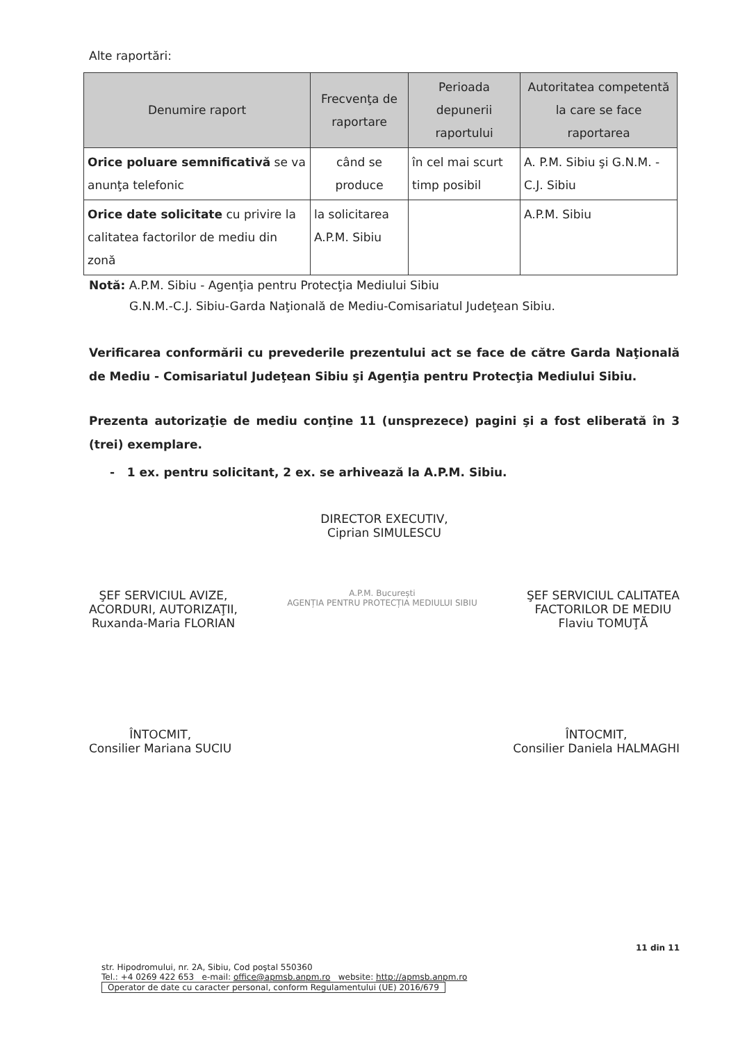Alte raportări:
| Denumire raport | Frecvenţa de raportare | Perioada depunerii raportului | Autoritatea competentă la care se face raportarea |
| --- | --- | --- | --- |
| Orice poluare semnificativă se va anunţa telefonic | când se produce | în cel mai scurt timp posibil | A. P.M. Sibiu şi G.N.M. - C.J. Sibiu |
| Orice date solicitate cu privire la calitatea factorilor de mediu din zonă | la solicitarea A.P.M. Sibiu | | A.P.M. Sibiu |
Notă: A.P.M. Sibiu - Agenţia pentru Protecţia Mediului Sibiu
G.N.M.-C.J. Sibiu-Garda Naţională de Mediu-Comisariatul Judeţean Sibiu.
Verificarea conformării cu prevederile prezentului act se face de către Garda Naţională de Mediu - Comisariatul Judeţean Sibiu şi Agenţia pentru Protecţia Mediului Sibiu.
Prezenta autorizaţie de mediu conţine 11 (unsprezece) pagini şi a fost eliberată în 3 (trei) exemplare.
- 1 ex. pentru solicitant, 2 ex. se arhivează la A.P.M. Sibiu.
DIRECTOR EXECUTIV,
Ciprian SIMULESCU
ŞEF SERVICIUL AVIZE,
ACORDURI, AUTORIZAŢII,
Ruxanda-Maria FLORIAN
A.P.M. București
AGENȚIA PENTRU PROTECȚIA MEDIULUI SIBIU
ŞEF SERVICIUL CALITATEA
FACTORILOR DE MEDIU
Flaviu TOMUŢĂ
ÎNTOCMIT,
Consilier Mariana SUCIU
ÎNTOCMIT,
Consilier Daniela HALMAGHI
11 din 11
str. Hipodromului, nr. 2A, Sibiu, Cod poştal 550360
Tel.: +4 0269 422 653 e-mail: office@apmsb.anpm.ro website: http://apmsb.anpm.ro
Operator de date cu caracter personal, conform Regulamentului (UE) 2016/679